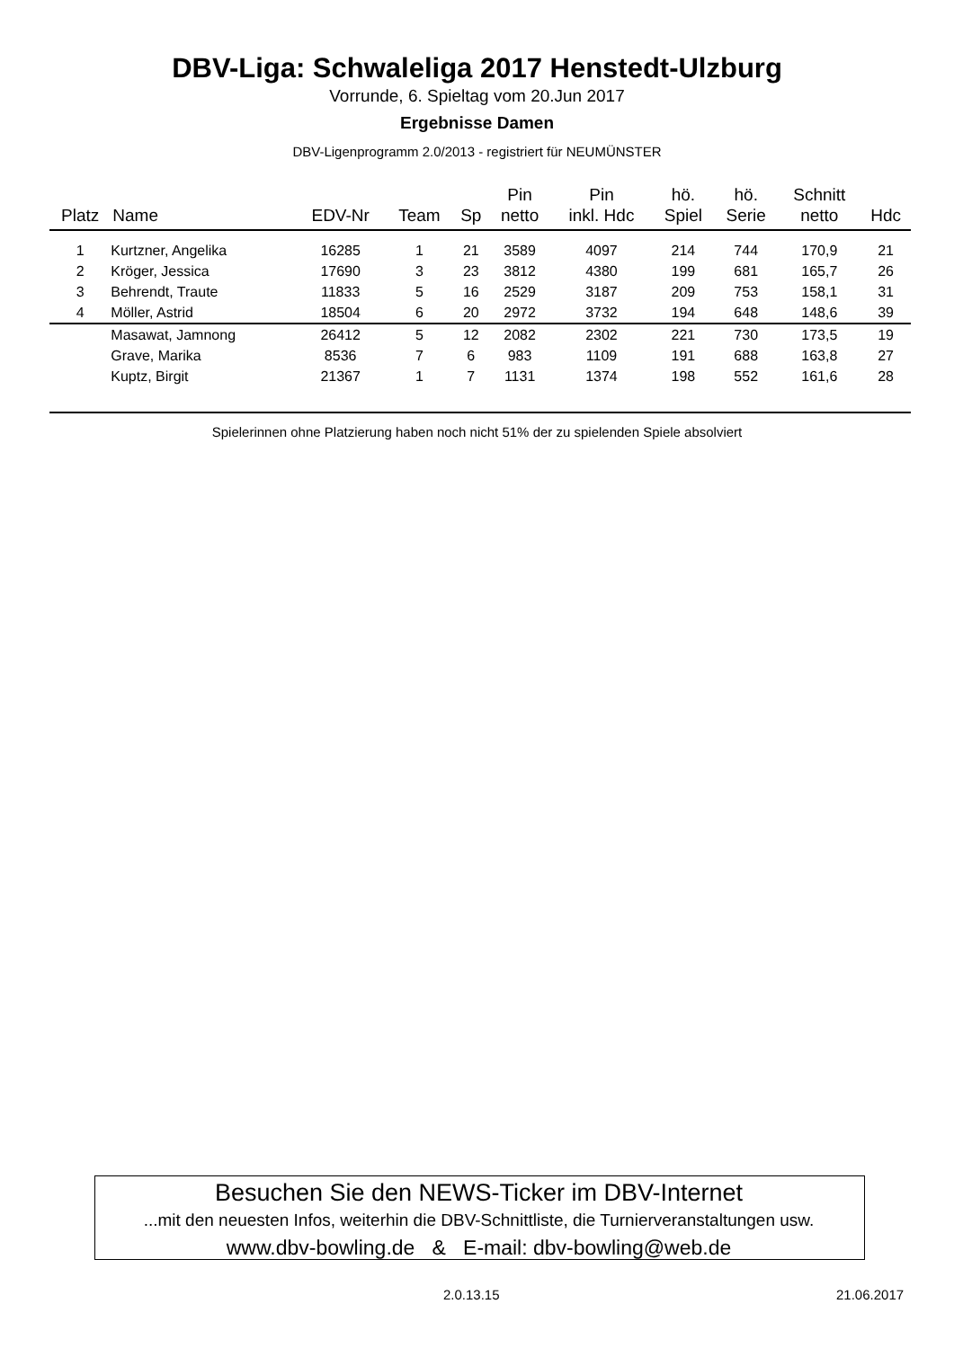DBV-Liga: Schwaleliga 2017 Henstedt-Ulzburg
Vorrunde, 6. Spieltag vom 20.Jun 2017
Ergebnisse Damen
DBV-Ligenprogramm 2.0/2013 - registriert für NEUMÜNSTER
| Platz | Name | EDV-Nr | Team | Sp | Pin netto | Pin inkl. Hdc | hö. Spiel | hö. Serie | Schnitt netto | Hdc |
| --- | --- | --- | --- | --- | --- | --- | --- | --- | --- | --- |
| 1 | Kurtzner, Angelika | 16285 | 1 | 21 | 3589 | 4097 | 214 | 744 | 170,9 | 21 |
| 2 | Kröger, Jessica | 17690 | 3 | 23 | 3812 | 4380 | 199 | 681 | 165,7 | 26 |
| 3 | Behrendt, Traute | 11833 | 5 | 16 | 2529 | 3187 | 209 | 753 | 158,1 | 31 |
| 4 | Möller, Astrid | 18504 | 6 | 20 | 2972 | 3732 | 194 | 648 | 148,6 | 39 |
| | Masawat, Jamnong | 26412 | 5 | 12 | 2082 | 2302 | 221 | 730 | 173,5 | 19 |
| | Grave, Marika | 8536 | 7 | 6 | 983 | 1109 | 191 | 688 | 163,8 | 27 |
| | Kuptz, Birgit | 21367 | 1 | 7 | 1131 | 1374 | 198 | 552 | 161,6 | 28 |
Spielerinnen ohne Platzierung haben noch nicht 51% der zu spielenden Spiele absolviert
Besuchen Sie den NEWS-Ticker im DBV-Internet
...mit den neuesten Infos, weiterhin die DBV-Schnittliste, die Turnierveranstaltungen usw.
www.dbv-bowling.de & E-mail: dbv-bowling@web.de
2.0.13.15 21.06.2017